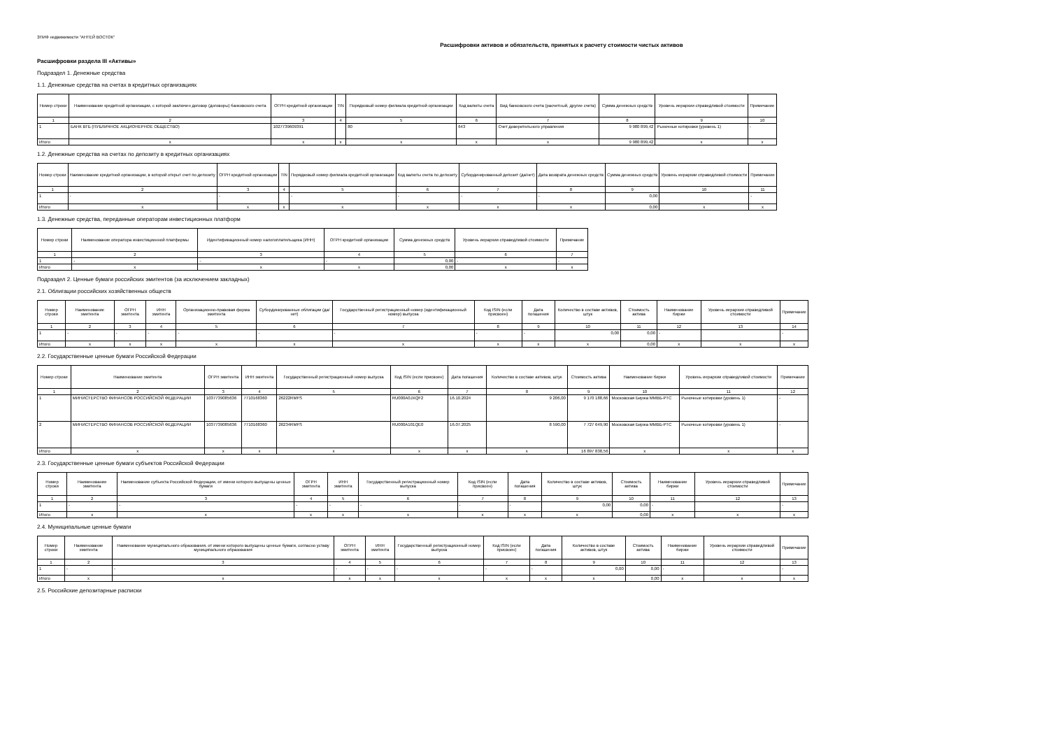ЗПИФ недвижимости "АНТЕЙ ВОСТОК"
Расшифровки активов и обязательств, принятых к расчету стоимости чистых активов
Расшифровки раздела III «Активы»
Подраздел 1. Денежные средства
1.1. Денежные средства на счетах в кредитных организациях
| Номер строки | Наименование кредитной организации, с которой заключен договор (договоры) банковского счета | ОГРН кредитной организации | TIN | Порядковый номер филиала кредитной организации | Код валюты счета | Вид банковского счета (расчетный, другие счета) | Сумма денежных средств | Уровень иерархии справедливой стоимости | Примечание |
| --- | --- | --- | --- | --- | --- | --- | --- | --- | --- |
| 1 | 2 | 3 | 4 | 5 | 6 | 7 | 8 | 9 | 10 |
| 1 | БАНК ВТБ (ПУБЛИЧНОЕ АКЦИОНЕРНОЕ ОБЩЕСТВО) | 1027739609391 | | 80 | 643 | Счет доверительного управления | 9 980 899,42 | Рыночные котировки (уровень 1) | - |
| Итого | x | x | x | x | x | x | 9 980 899,42 | x | x |
1.2. Денежные средства на счетах по депозиту в кредитных организациях
| Номер строки | Наименование кредитной организации, в которой открыт счет по депозиту | ОГРН кредитной организации | TIN | Порядковый номер филиала кредитной организации | Код валюты счета по депозиту | Субординированный депозит (да/нет) | Дата возврата денежных средств | Сумма денежных средств | Уровень иерархии справедливой стоимости | Примечание |
| --- | --- | --- | --- | --- | --- | --- | --- | --- | --- | --- |
| 1 | 2 | 3 | 4 | 5 | 6 | 7 | 8 | 9 | 10 | 11 |
| 1 | - | - | | - | - | - | - | 0,00 | | - |
| Итого | x | x | x | x | x | x | x | 0,00 | x | x |
1.3. Денежные средства, переданные операторам инвестиционных платформ
| Номер строки | Наименование оператора инвестиционной платформы | Идентификационный номер налогоплательщика (ИНН) | ОГРН кредитной организации | Сумма денежных средств | Уровень иерархии справедливой стоимости | Примечание |
| --- | --- | --- | --- | --- | --- | --- |
| 1 | 2 | 3 | 4 | 5 | 6 | 7 |
| 1 | - | - | - | 0,00 | - | - |
| Итого | x | x | x | 0,00 | x | x |
Подраздел 2. Ценные бумаги российских эмитентов (за исключением закладных)
2.1. Облигации российских хозяйственных обществ
| Номер строки | Наименование эмитента | ОГРН эмитента | ИНН эмитента | Организационно-правовая форма эмитента | Субординированные облигации (да/нет) | Государственный регистрационный номер (идентификационный номер) выпуска | Код ISIN (если присвоен) | Дата погашения | Количество в составе активов, штук | Стоимость актива | Наименование биржи | Уровень иерархии справедливой стоимости | Примечание |
| --- | --- | --- | --- | --- | --- | --- | --- | --- | --- | --- | --- | --- | --- |
| 1 | 2 | 3 | 4 | 5 | 6 | 7 | 8 | 9 | 10 | 11 | 12 | 13 | 14 |
| 1 | - | - | - | - | - | - | - | - | 0,00 | 0,00 | - | | - |
| Итого | x | x | x | x | x | x | x | x | x | 0,00 | x | x | x |
2.2. Государственные ценные бумаги Российской Федерации
| Номер строки | Наименование эмитента | ОГРН эмитента | ИНН эмитента | Государственный регистрационный номер выпуска | Код ISIN (если присвоен) | Дата погашения | Количество в составе активов, штук | Стоимость актива | Наименование биржи | Уровень иерархии справедливой стоимости | Примечание |
| --- | --- | --- | --- | --- | --- | --- | --- | --- | --- | --- | --- |
| 1 | 2 | 3 | 4 | 5 | 6 | 7 | 8 | 9 | 10 | 11 | 12 |
| 1 | МИНИСТЕРСТВО ФИНАНСОВ РОССИЙСКОЙ ФЕДЕРАЦИИ | 1037739085636 | 7710168360 | 26222RMFS | RU000A0JXQF2 | 16.10.2024 | 9 206,00 | 9 170 188,66 | Московская Биржа ММВБ-РТС | Рыночные котировки (уровень 1) | - |
| 2 | МИНИСТЕРСТВО ФИНАНСОВ РОССИЙСКОЙ ФЕДЕРАЦИИ | 1037739085636 | 7710168360 | 26234RMFS | RU000A101QE0 | 16.07.2025 | 8 590,00 | 7 727 649,90 | Московская Биржа ММВБ-РТС | Рыночные котировки (уровень 1) | - |
| Итого | x | x | x | x | x | x | x | 16 897 838,56 | x | x | x |
2.3. Государственные ценные бумаги субъектов Российской Федерации
| Номер строки | Наименование эмитента | Наименование субъекта Российской Федерации, от имени которого выпущены ценные бумаги | ОГРН эмитента | ИНН эмитента | Государственный регистрационный номер выпуска | Код ISIN (если присвоен) | Дата погашения | Количество в составе активов, штук | Стоимость актива | Наименование биржи | Уровень иерархии справедливой стоимости | Примечание |
| --- | --- | --- | --- | --- | --- | --- | --- | --- | --- | --- | --- | --- |
| 1 | 2 | 3 | 4 | 5 | 6 | 7 | 8 | 9 | 10 | 11 | 12 | 13 |
| 1 | - | - | - | - | - | - | - | 0,00 | 0,00 | - | | - |
| Итого | x | x | x | x | x | x | x | x | 0,00 | x | x | x |
2.4. Муниципальные ценные бумаги
| Номер строки | Наименование эмитента | Наименование муниципального образования, от имени которого выпущены ценные бумаги, согласно уставу муниципального образования | ОГРН эмитента | ИНН эмитента | Государственный регистрационный номер выпуска | Код ISIN (если присвоен) | Дата погашения | Количество в составе активов, штук | Стоимость актива | Наименование биржи | Уровень иерархии справедливой стоимости | Примечание |
| --- | --- | --- | --- | --- | --- | --- | --- | --- | --- | --- | --- | --- |
| 1 | 2 | 3 | 4 | 5 | 6 | 7 | 8 | 9 | 10 | 11 | 12 | 13 |
| 1 | - | - | - | - | - | - | - | 0,00 | 0,00 | - | | - |
| Итого | x | x | x | x | x | x | x | x | 0,00 | x | x | x |
2.5. Российские депозитарные расписки